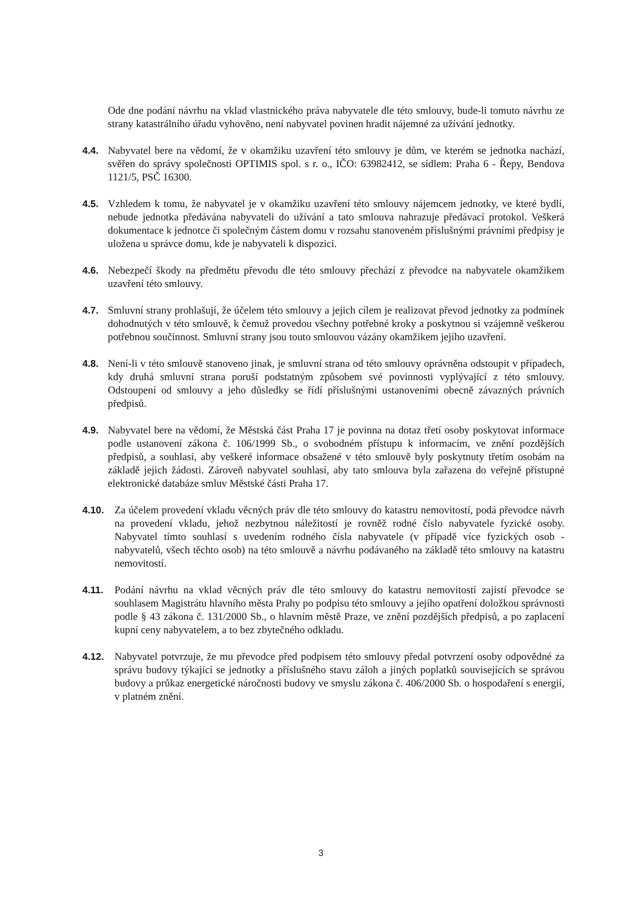Ode dne podání návrhu na vklad vlastnického práva nabyvatele dle této smlouvy, bude-li tomuto návrhu ze strany katastrálního úřadu vyhověno, není nabyvatel povinen hradit nájemné za užívání jednotky.
4.4. Nabyvatel bere na vědomí, že v okamžiku uzavření této smlouvy je dům, ve kterém se jednotka nachází, svěřen do správy společnosti OPTIMIS spol. s r. o., IČO: 63982412, se sídlem: Praha 6 - Řepy, Bendova 1121/5, PSČ 16300.
4.5. Vzhledem k tomu, že nabyvatel je v okamžiku uzavření této smlouvy nájemcem jednotky, ve které bydlí, nebude jednotka předávána nabyvateli do užívání a tato smlouva nahrazuje předávací protokol. Veškerá dokumentace k jednotce či společným částem domu v rozsahu stanoveném příslušnými právními předpisy je uložena u správce domu, kde je nabyvateli k dispozici.
4.6. Nebezpečí škody na předmětu převodu dle této smlouvy přechází z převodce na nabyvatele okamžikem uzavření této smlouvy.
4.7. Smluvní strany prohlašují, že účelem této smlouvy a jejich cílem je realizovat převod jednotky za podmínek dohodnutých v této smlouvě, k čemuž provedou všechny potřebné kroky a poskytnou si vzájemně veškerou potřebnou součinnost. Smluvní strany jsou touto smlouvou vázány okamžikem jejího uzavření.
4.8. Není-li v této smlouvě stanoveno jinak, je smluvní strana od této smlouvy oprávněna odstoupit v případech, kdy druhá smluvní strana poruší podstatným způsobem své povinnosti vyplývající z této smlouvy. Odstoupení od smlouvy a jeho důsledky se řídí příslušnými ustanoveními obecně závazných právních předpisů.
4.9. Nabyvatel bere na vědomí, že Městská část Praha 17 je povinna na dotaz třetí osoby poskytovat informace podle ustanovení zákona č. 106/1999 Sb., o svobodném přístupu k informacím, ve znění pozdějších předpisů, a souhlasí, aby veškeré informace obsažené v této smlouvě byly poskytnuty třetím osobám na základě jejich žádosti. Zároveň nabyvatel souhlasí, aby tato smlouva byla zařazena do veřejně přístupné elektronické databáze smluv Městské části Praha 17.
4.10. Za účelem provedení vkladu věcných práv dle této smlouvy do katastru nemovitostí, podá převodce návrh na provedení vkladu, jehož nezbytnou náležitostí je rovněž rodné číslo nabyvatele fyzické osoby. Nabyvatel tímto souhlasí s uvedením rodného čísla nabyvatele (v případě více fyzických osob - nabyvatelů, všech těchto osob) na této smlouvě a návrhu podávaného na základě této smlouvy na katastru nemovitostí.
4.11. Podání návrhu na vklad věcných práv dle této smlouvy do katastru nemovitostí zajistí převodce se souhlasem Magistrátu hlavního města Prahy po podpisu této smlouvy a jejího opatření doložkou správnosti podle § 43 zákona č. 131/2000 Sb., o hlavním městě Praze, ve znění pozdějších předpisů, a po zaplacení kupní ceny nabyvatelem, a to bez zbytečného odkladu.
4.12. Nabyvatel potvrzuje, že mu převodce před podpisem této smlouvy předal potvrzení osoby odpovědné za správu budovy týkající se jednotky a příslušného stavu záloh a jiných poplatků souvisejících se správou budovy a průkaz energetické náročnosti budovy ve smyslu zákona č. 406/2000 Sb. o hospodaření s energií, v platném znění.
3